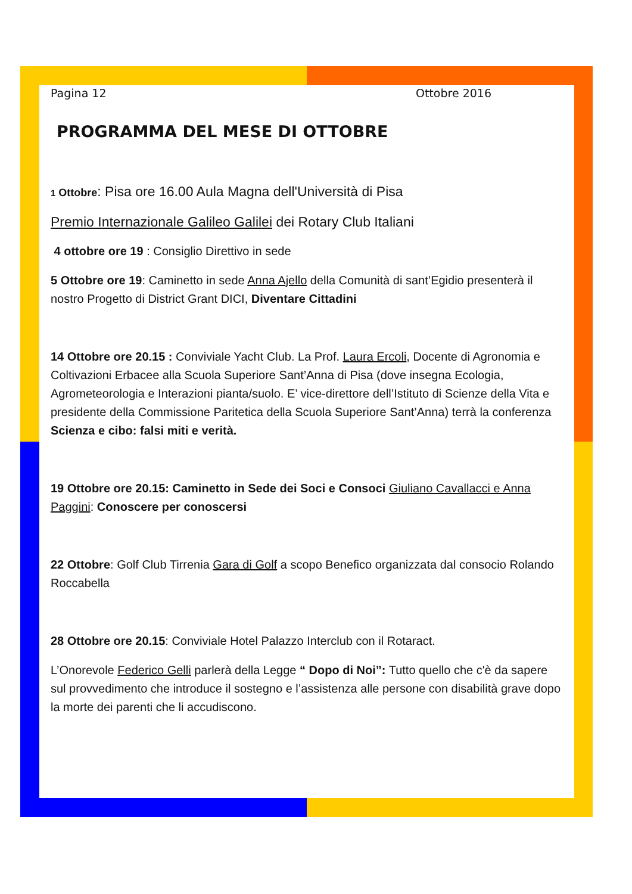Pagina 12 Ottobre 2016
PROGRAMMA DEL MESE DI OTTOBRE
1 Ottobre: Pisa ore 16.00 Aula Magna dell'Università di Pisa
Premio Internazionale Galileo Galilei dei Rotary Club Italiani
4 ottobre ore 19 : Consiglio Direttivo in sede
5 Ottobre ore 19: Caminetto in sede Anna Ajello della Comunità di sant’Egidio presenterà il nostro Progetto di District Grant DICI, Diventare Cittadini
14 Ottobre ore 20.15 : Conviviale Yacht Club. La Prof. Laura Ercoli, Docente di Agronomia e Coltivazioni Erbacee alla Scuola Superiore Sant’Anna di Pisa (dove insegna Ecologia, Agrometeorologia e Interazioni pianta/suolo. E’ vice-direttore dell’Istituto di Scienze della Vita e presidente della Commissione Paritetica della Scuola Superiore Sant’Anna) terrà la conferenza Scienza e cibo: falsi miti e verità.
19 Ottobre ore 20.15: Caminetto in Sede dei Soci e Consoci Giuliano Cavallacci e Anna Paggini: Conoscere per conoscersi
22 Ottobre: Golf Club Tirrenia Gara di Golf a scopo Benefico organizzata dal consocio Rolando Roccabella
28 Ottobre ore 20.15: Conviviale Hotel Palazzo Interclub con il Rotaract.
L’Onorevole Federico Gelli parlerà della Legge “ Dopo di Noi”: Tutto quello che c'è da sapere sul provvedimento che introduce il sostegno e l’assistenza alle persone con disabilità grave dopo la morte dei parenti che li accudiscono.